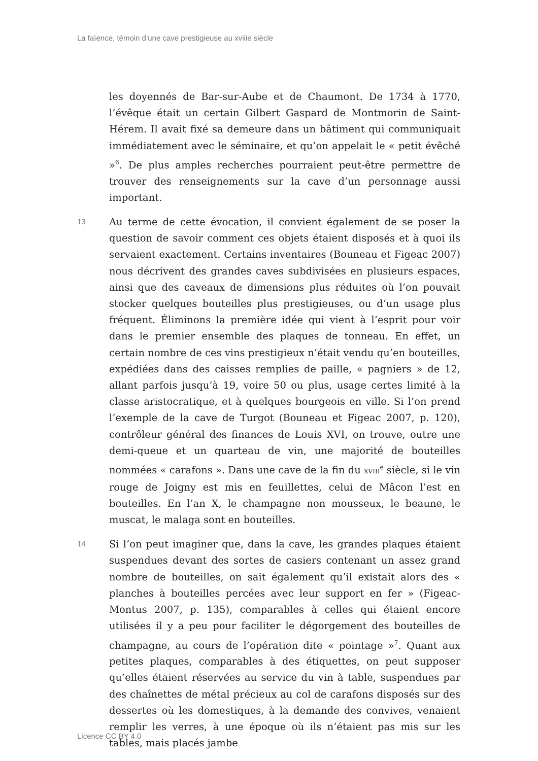La faïence, témoin d’une cave prestigieuse au xviiie siècle
les doyennés de Bar-sur-Aube et de Chaumont. De 1734 à 1770, l’évêque était un certain Gilbert Gaspard de Montmorin de Saint-Hérem. Il avait fixé sa demeure dans un bâtiment qui communiquait immédiatement avec le séminaire, et qu’on appelait le « petit évêché »<sup>6</sup>. De plus amples recherches pourraient peut-être permettre de trouver des renseignements sur la cave d’un personnage aussi important.
13
Au terme de cette évocation, il convient également de se poser la question de savoir comment ces objets étaient disposés et à quoi ils servaient exactement. Certains inventaires (Bouneau et Figeac 2007) nous décrivent des grandes caves subdivisées en plusieurs espaces, ainsi que des caveaux de dimensions plus réduites où l’on pouvait stocker quelques bouteilles plus prestigieuses, ou d’un usage plus fréquent. Éliminons la première idée qui vient à l’esprit pour voir dans le premier ensemble des plaques de tonneau. En effet, un certain nombre de ces vins prestigieux n’était vendu qu’en bouteilles, expédiées dans des caisses remplies de paille, « pagniers » de 12, allant parfois jusqu’à 19, voire 50 ou plus, usage certes limité à la classe aristocratique, et à quelques bourgeois en ville. Si l’on prend l’exemple de la cave de Turgot (Bouneau et Figeac 2007, p. 120), contrôleur général des finances de Louis XVI, on trouve, outre une demi-queue et un quarteau de vin, une majorité de bouteilles nommées « carafons ». Dans une cave de la fin du XVIII<sup>e</sup> siècle, si le vin rouge de Joigny est mis en feuillettes, celui de Mâcon l’est en bouteilles. En l’an X, le champagne non mousseux, le beaune, le muscat, le malaga sont en bouteilles.
14
Si l’on peut imaginer que, dans la cave, les grandes plaques étaient suspendues devant des sortes de casiers contenant un assez grand nombre de bouteilles, on sait également qu’il existait alors des « planches à bouteilles percées avec leur support en fer » (Figeac-Montus 2007, p. 135), comparables à celles qui étaient encore utilisées il y a peu pour faciliter le dégorgement des bouteilles de champagne, au cours de l’opération dite « pointage »<sup>7</sup>. Quant aux petites plaques, comparables à des étiquettes, on peut supposer qu’elles étaient réservées au service du vin à table, suspendues par des chaînettes de métal précieux au col de carafons disposés sur des dessertes où les domestiques, à la demande des convives, venaient remplir les verres, à une époque où ils n’étaient pas mis sur les tables, mais placés jambe
Licence CC BY 4.0